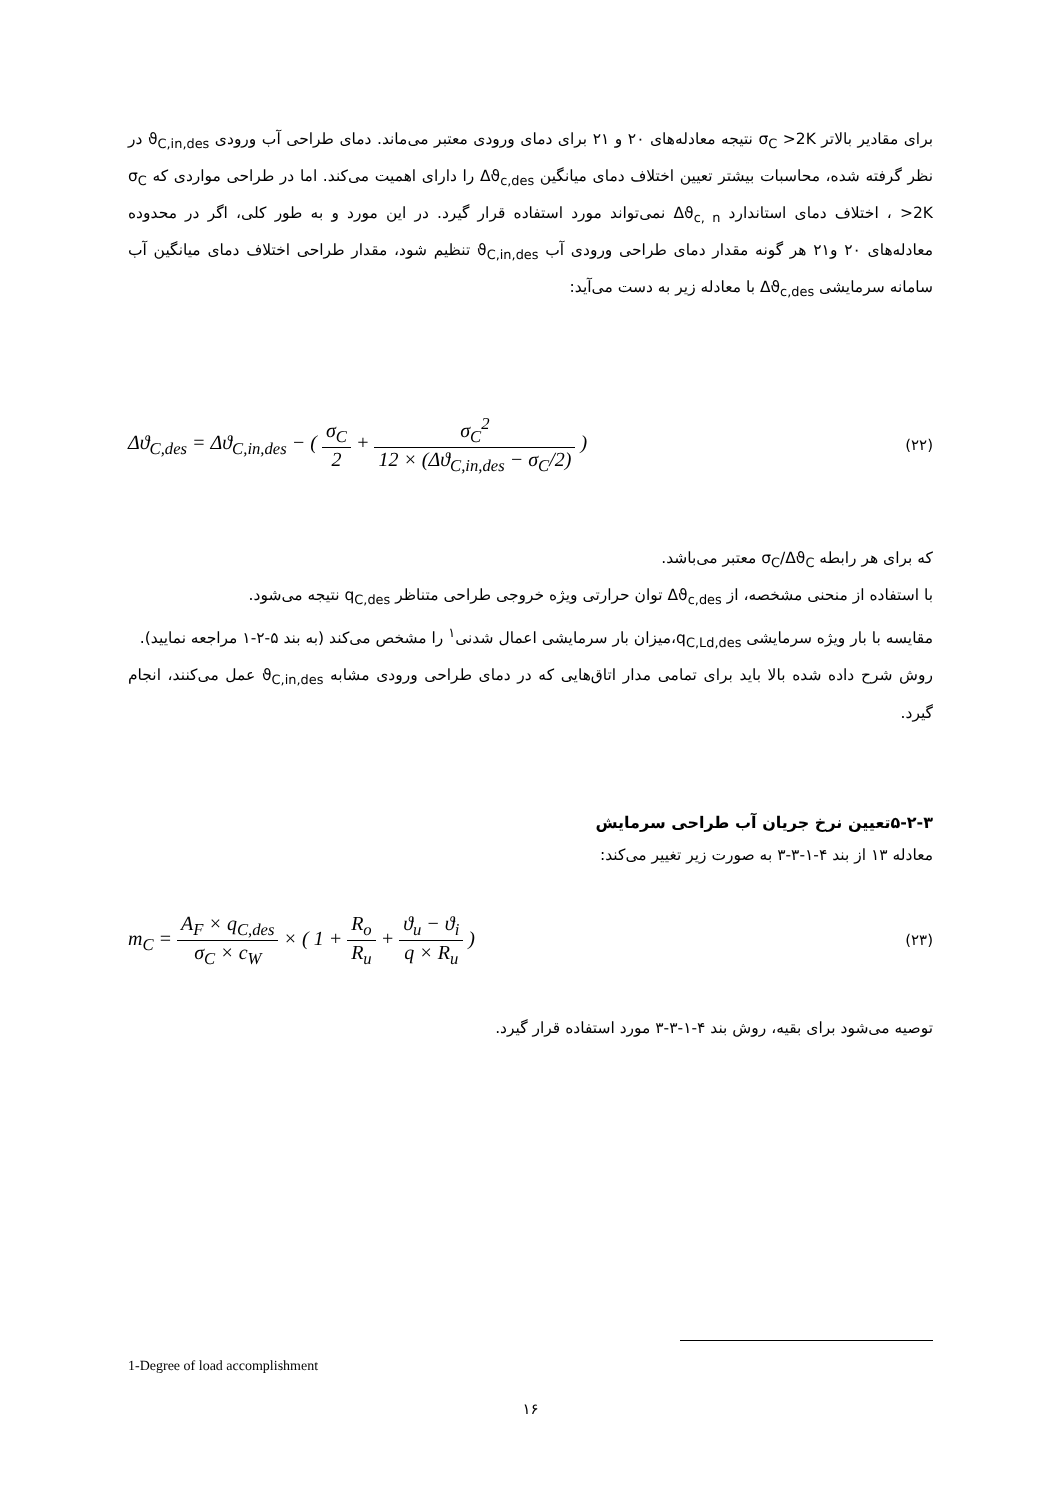برای مقادیر بالاتر σ<sub>C</sub> >2K نتیجه معادله‌های ۲۰ و ۲۱ برای دمای ورودی معتبر می‌ماند. دمای طراحی آب ورودی ϑ<sub>C,in,des</sub> در نظر گرفته شده، محاسبات بیشتر تعیین اختلاف دمای میانگین Δϑ<sub>c,des</sub> را دارای اهمیت می‌کند. اما در طراحی مواردی که σ<sub>C</sub> >2K ، اختلاف دمای استاندارد Δϑ<sub>c, n</sub> نمی‌تواند مورد استفاده قرار گیرد. در این مورد و به طور کلی، اگر در محدوده معادله‌های ۲۰ و۲۱ هر گونه مقدار دمای طراحی ورودی آب ϑ<sub>C,in,des</sub> تنظیم شود، مقدار طراحی اختلاف دمای میانگین آب سامانه سرمایشی Δϑ<sub>c,des</sub> با معادله زیر به دست می‌آید:
Δϑ<sub>C,des</sub> = Δϑ<sub>C,in,des</sub> − ( σ<sub>C</sub> 2 + σ<sub>C</sub><sup>2</sup> 12 × (Δϑ<sub>C,in,des</sub> − σ<sub>C</sub>/2) )
(۲۲)
که برای هر رابطه σ<sub>C</sub>/Δϑ<sub>C</sub> معتبر می‌باشد.
با استفاده از منحنی مشخصه، از Δϑ<sub>c,des</sub> توان حرارتی ویژه خروجی طراحی متناظر q<sub>C,des</sub> نتیجه می‌شود.
مقایسه با بار ویژه سرمایشی q<sub>C,Ld,des</sub>،میزان بار سرمایشی اعمال شدنی<sup>۱</sup> را مشخص می‌کند (به بند ۵-۲-۱ مراجعه نمایید).
روش شرح داده شده بالا باید برای تمامی مدار اتاق‌هایی که در دمای طراحی ورودی مشابه ϑ<sub>C,in,des</sub> عمل می‌کنند، انجام گیرد.
۵-۲-۳تعیین نرخ جریان آب طراحی سرمایش
معادله ۱۳ از بند ۴-۱-۳-۳ به صورت زیر تغییر می‌کند:
m<sub>C</sub> = A<sub>F</sub> × q<sub>C,des</sub> σ<sub>C</sub> × c<sub>W</sub> × ( 1 + R<sub>o</sub> R<sub>u</sub> + ϑ<sub>u</sub> − ϑ<sub>i</sub> q × R<sub>u</sub> )
(۲۳)
توصیه می‌شود برای بقیه، روش بند ۴-۱-۳-۳ مورد استفاده قرار گیرد.
1-Degree of load accomplishment
۱۶